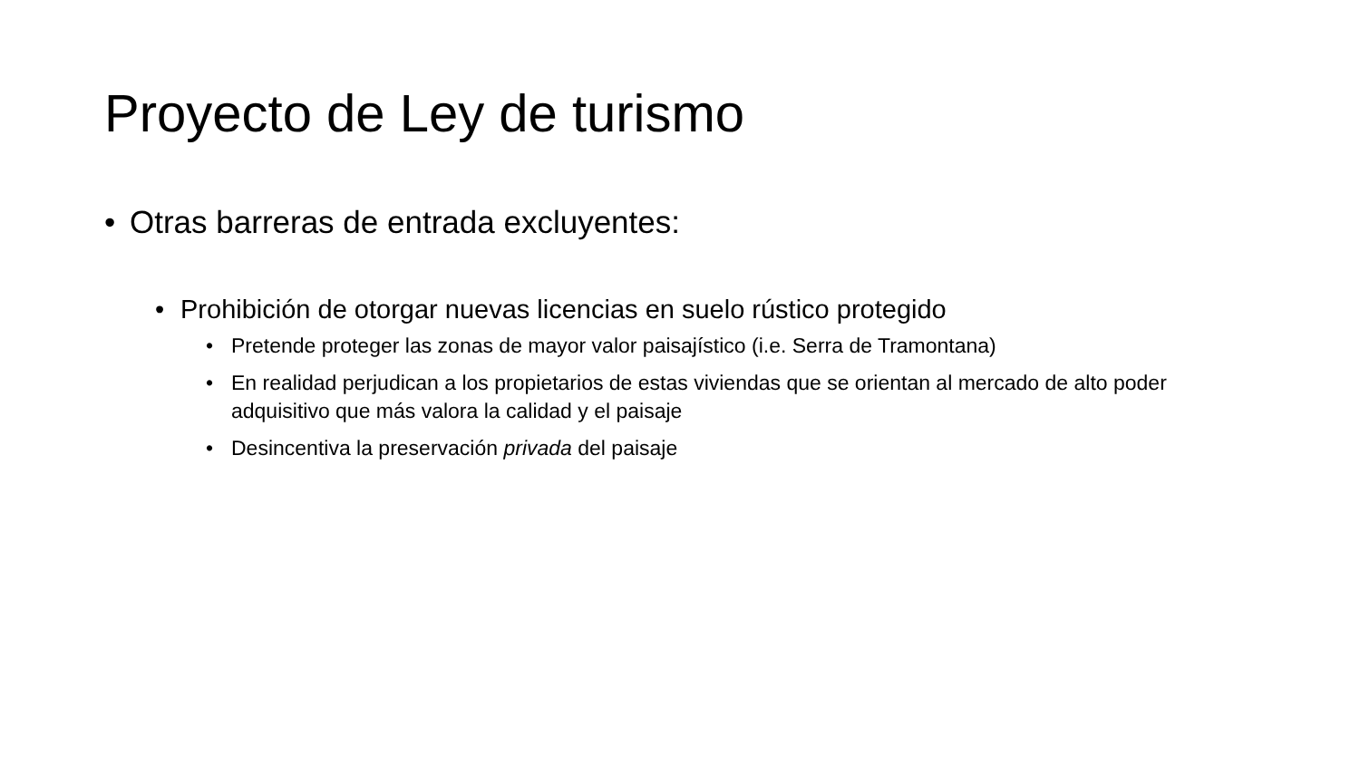Proyecto de Ley de turismo
• Otras barreras de entrada excluyentes:
• Prohibición de otorgar nuevas licencias en suelo rústico protegido
• Pretende proteger las zonas de mayor valor paisajístico (i.e. Serra de Tramontana)
• En realidad perjudican a los propietarios de estas viviendas que se orientan al mercado de alto poder adquisitivo que más valora la calidad y el paisaje
• Desincentiva la preservación privada del paisaje